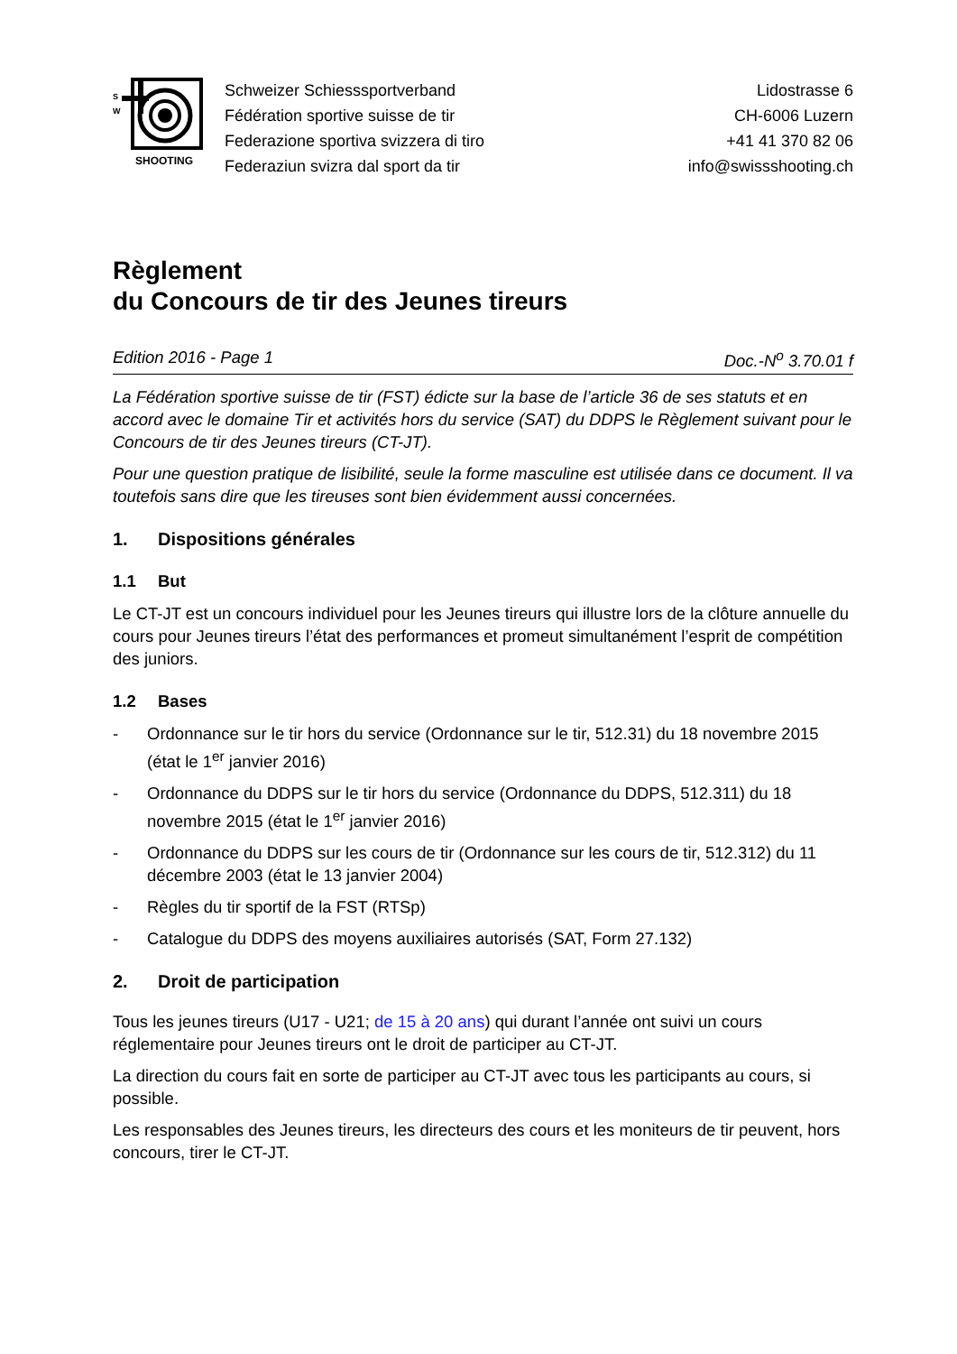SHOOTING
S
W
Schweizer Schiesssportverband
Fédération sportive suisse de tir
Federazione sportiva svizzera di tiro
Federaziun svizra dal sport da tir
Lidostrasse 6
CH-6006 Luzern
+41 41 370 82 06
info@swissshooting.ch
Règlement
du Concours de tir des Jeunes tireurs
Edition 2016 - Page 1 Doc.-N<sup>o</sup> 3.70.01 f
La Fédération sportive suisse de tir (FST) édicte sur la base de l’article 36 de ses statuts et en accord avec le domaine Tir et activités hors du service (SAT) du DDPS le Règlement suivant pour le Concours de tir des Jeunes tireurs (CT-JT).
Pour une question pratique de lisibilité, seule la forme masculine est utilisée dans ce document. Il va toutefois sans dire que les tireuses sont bien évidemment aussi concernées.
1. Dispositions générales
1.1 But
Le CT-JT est un concours individuel pour les Jeunes tireurs qui illustre lors de la clôture annuelle du cours pour Jeunes tireurs l’état des performances et promeut simultanément l’esprit de compétition des juniors.
1.2 Bases
- Ordonnance sur le tir hors du service (Ordonnance sur le tir, 512.31) du 18 novembre 2015 (état le 1<sup>er</sup> janvier 2016)
- Ordonnance du DDPS sur le tir hors du service (Ordonnance du DDPS, 512.311) du 18 novembre 2015 (état le 1<sup>er</sup> janvier 2016)
- Ordonnance du DDPS sur les cours de tir (Ordonnance sur les cours de tir, 512.312) du 11 décembre 2003 (état le 13 janvier 2004)
- Règles du tir sportif de la FST (RTSp)
- Catalogue du DDPS des moyens auxiliaires autorisés (SAT, Form 27.132)
2. Droit de participation
Tous les jeunes tireurs (U17 - U21; de 15 à 20 ans) qui durant l’année ont suivi un cours réglementaire pour Jeunes tireurs ont le droit de participer au CT-JT.
La direction du cours fait en sorte de participer au CT-JT avec tous les participants au cours, si possible.
Les responsables des Jeunes tireurs, les directeurs des cours et les moniteurs de tir peuvent, hors concours, tirer le CT-JT.